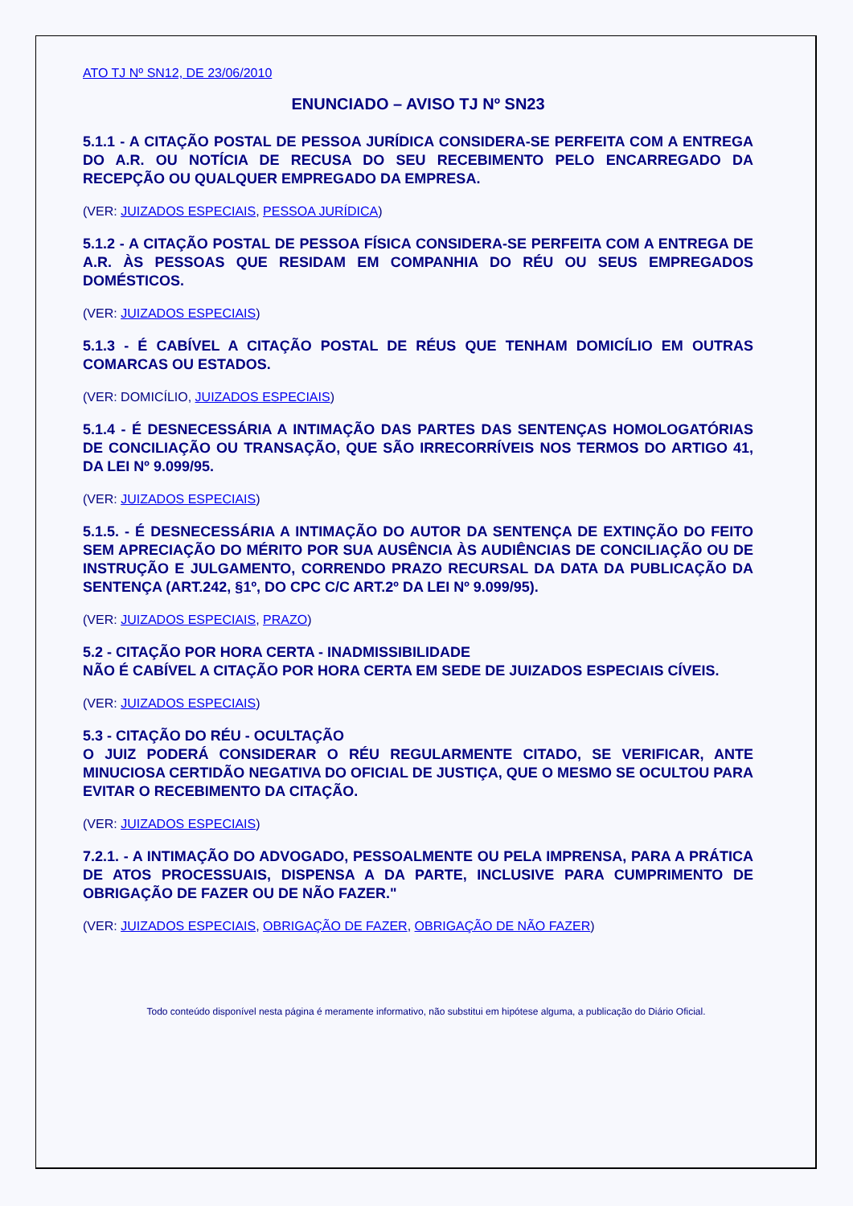ATO TJ Nº SN12, DE 23/06/2010
ENUNCIADO – AVISO TJ Nº SN23
5.1.1 - A CITAÇÃO POSTAL DE PESSOA JURÍDICA CONSIDERA-SE PERFEITA COM A ENTREGA DO A.R. OU NOTÍCIA DE RECUSA DO SEU RECEBIMENTO PELO ENCARREGADO DA RECEPÇÃO OU QUALQUER EMPREGADO DA EMPRESA.
(VER: JUIZADOS ESPECIAIS, PESSOA JURÍDICA)
5.1.2 - A CITAÇÃO POSTAL DE PESSOA FÍSICA CONSIDERA-SE PERFEITA COM A ENTREGA DE A.R. ÀS PESSOAS QUE RESIDAM EM COMPANHIA DO RÉU OU SEUS EMPREGADOS DOMÉSTICOS.
(VER: JUIZADOS ESPECIAIS)
5.1.3 - É CABÍVEL A CITAÇÃO POSTAL DE RÉUS QUE TENHAM DOMICÍLIO EM OUTRAS COMARCAS OU ESTADOS.
(VER: DOMICÍLIO, JUIZADOS ESPECIAIS)
5.1.4 - É DESNECESSÁRIA A INTIMAÇÃO DAS PARTES DAS SENTENÇAS HOMOLOGATÓRIAS DE CONCILIAÇÃO OU TRANSAÇÃO, QUE SÃO IRRECORRÍVEIS NOS TERMOS DO ARTIGO 41, DA LEI Nº 9.099/95.
(VER: JUIZADOS ESPECIAIS)
5.1.5. - É DESNECESSÁRIA A INTIMAÇÃO DO AUTOR DA SENTENÇA DE EXTINÇÃO DO FEITO SEM APRECIAÇÃO DO MÉRITO POR SUA AUSÊNCIA ÀS AUDIÊNCIAS DE CONCILIAÇÃO OU DE INSTRUÇÃO E JULGAMENTO, CORRENDO PRAZO RECURSAL DA DATA DA PUBLICAÇÃO DA SENTENÇA (ART.242, §1º, DO CPC C/C ART.2º DA LEI Nº 9.099/95).
(VER: JUIZADOS ESPECIAIS, PRAZO)
5.2 - CITAÇÃO POR HORA CERTA - INADMISSIBILIDADE
NÃO É CABÍVEL A CITAÇÃO POR HORA CERTA EM SEDE DE JUIZADOS ESPECIAIS CÍVEIS.
(VER: JUIZADOS ESPECIAIS)
5.3 - CITAÇÃO DO RÉU - OCULTAÇÃO
O JUIZ PODERÁ CONSIDERAR O RÉU REGULARMENTE CITADO, SE VERIFICAR, ANTE MINUCIOSA CERTIDÃO NEGATIVA DO OFICIAL DE JUSTIÇA, QUE O MESMO SE OCULTOU PARA EVITAR O RECEBIMENTO DA CITAÇÃO.
(VER: JUIZADOS ESPECIAIS)
7.2.1. - A INTIMAÇÃO DO ADVOGADO, PESSOALMENTE OU PELA IMPRENSA, PARA A PRÁTICA DE ATOS PROCESSUAIS, DISPENSA A DA PARTE, INCLUSIVE PARA CUMPRIMENTO DE OBRIGAÇÃO DE FAZER OU DE NÃO FAZER."
(VER: JUIZADOS ESPECIAIS, OBRIGAÇÃO DE FAZER, OBRIGAÇÃO DE NÃO FAZER)
Todo conteúdo disponível nesta página é meramente informativo, não substitui em hipótese alguma, a publicação do Diário Oficial.